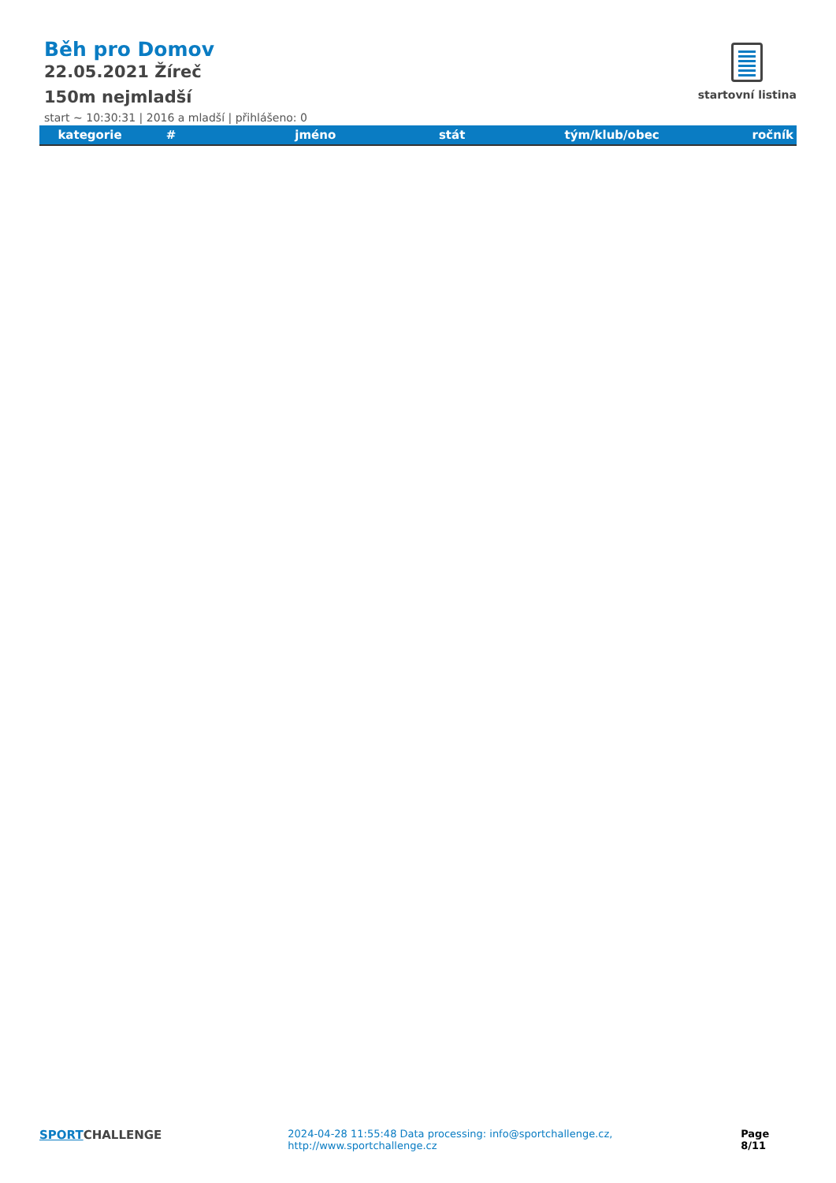Běh pro Domov
22.05.2021 Žíreč
150m nejmladší
start ~ 10:30:31 | 2016 a mladší | přihlášeno: 0
startovní listina
| kategorie | # | jméno | stát | tým/klub/obec | ročník |
| --- | --- | --- | --- | --- | --- |
SPORT CHALLENGE 2024-04-28 11:55:48 Data processing: info@sportchallenge.cz, http://www.sportchallenge.cz Page 8/11